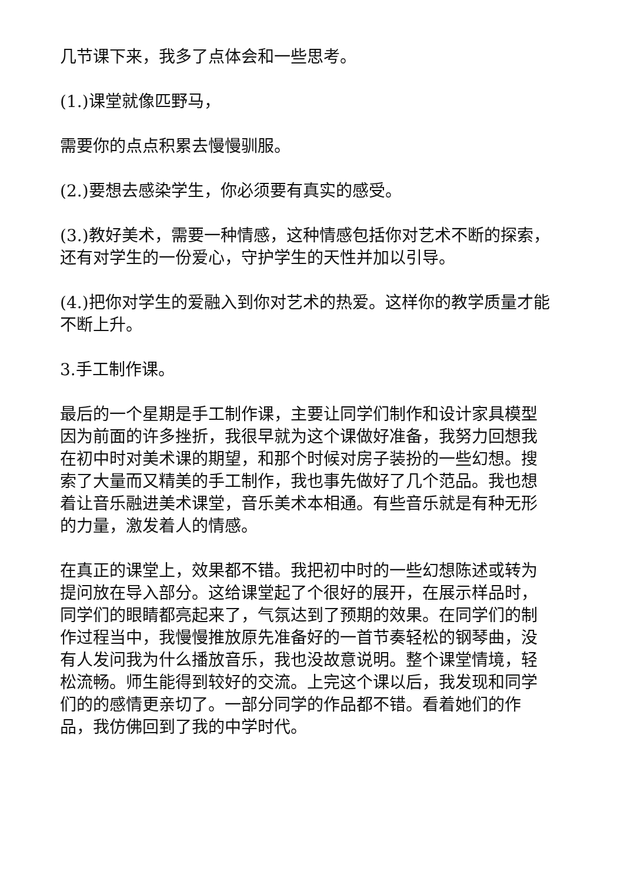几节课下来，我多了点体会和一些思考。
(1.)课堂就像匹野马，
需要你的点点积累去慢慢驯服。
(2.)要想去感染学生，你必须要有真实的感受。
(3.)教好美术，需要一种情感，这种情感包括你对艺术不断的探索，还有对学生的一份爱心，守护学生的天性并加以引导。
(4.)把你对学生的爱融入到你对艺术的热爱。这样你的教学质量才能不断上升。
3.手工制作课。
最后的一个星期是手工制作课，主要让同学们制作和设计家具模型因为前面的许多挫折，我很早就为这个课做好准备，我努力回想我在初中时对美术课的期望，和那个时候对房子装扮的一些幻想。搜索了大量而又精美的手工制作，我也事先做好了几个范品。我也想着让音乐融进美术课堂，音乐美术本相通。有些音乐就是有种无形的力量，激发着人的情感。
在真正的课堂上，效果都不错。我把初中时的一些幻想陈述或转为提问放在导入部分。这给课堂起了个很好的展开，在展示样品时，同学们的眼睛都亮起来了，气氛达到了预期的效果。在同学们的制作过程当中，我慢慢推放原先准备好的一首节奏轻松的钢琴曲，没有人发问我为什么播放音乐，我也没故意说明。整个课堂情境，轻松流畅。师生能得到较好的交流。上完这个课以后，我发现和同学们的的感情更亲切了。一部分同学的作品都不错。看着她们的作品，我仿佛回到了我的中学时代。